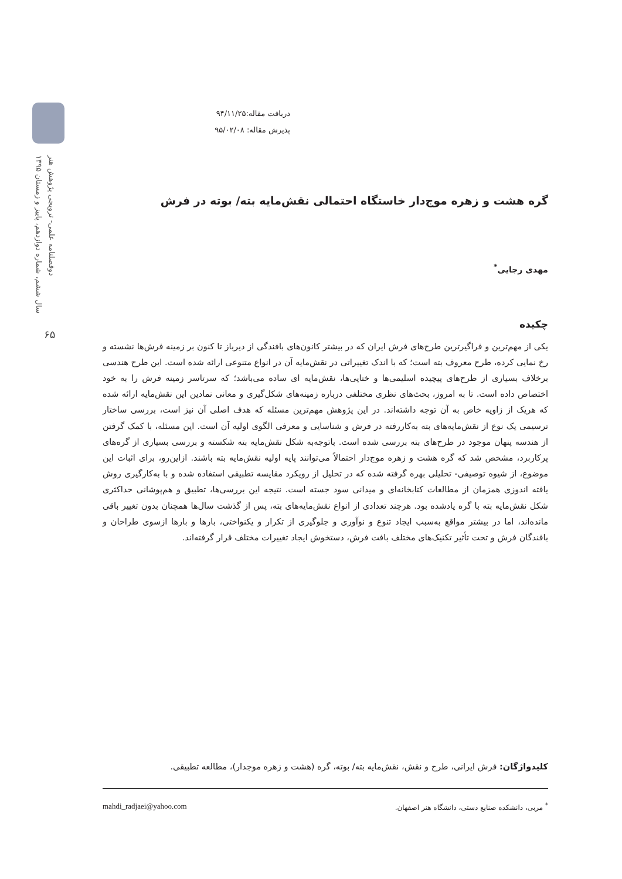دوفصلنامه علمی- ترویجی پژوهش هنر
سال ششم، شماره دوازدهم، پاییز و زمستان ۱۳۹۵
۶۵
دریافت مقاله:۹۴/۱۱/۲۵
پذیرش مقاله: ۹۵/۰۲/۰۸
گره هشت و زهره موج‌دار خاستگاه احتمالی نقش‌مایه بته/ بوته در فرش
مهدی رجایی<sup>*</sup>
چکیده
یکی از مهم‌ترین و فراگیرترین طرح‌های فرش ایران که در بیشتر کانون‌های بافندگی از دیرباز تا کنون بر زمینه فرش‌ها نشسته و رخ نمایی کرده، طرح معروف بته است؛ که با اندک تغییراتی در نقش‌مایه آن در انواع متنوعی ارائه شده است. این طرح هندسی برخلاف بسیاری از طرح‌های پیچیده اسلیمی‌ها و ختایی‌ها، نقش‌مایه ای ساده می‌باشد؛ که سرتاسر زمینه فرش را به خود اختصاص داده است. تا به امروز، بحث‌های نظری مختلفی درباره زمینه‌های شکل‌گیری و معانی نمادین این نقش‌مایه ارائه شده که هریک از زاویه خاص به آن توجه داشته‌اند. در این پژوهش مهم‌ترین مسئله که هدف اصلی آن نیز است، بررسی ساختار ترسیمی یک نوع از نقش‌مایه‌های بته به‌کاررفته در فرش و شناسایی و معرفی الگوی اولیه آن است. این مسئله، با کمک گرفتن از هندسه پنهان موجود در طرح‌های بته بررسی شده است. باتوجه‌به شکل نقش‌مایه بته شکسته و بررسی بسیاری از گره‌های پرکاربرد، مشخص شد که گره هشت و زهره موج‌دار احتمالاً می‌توانند پایه اولیه نقش‌مایه بته باشند. ازاین‌رو، برای اثبات این موضوع، از شیوه توصیفی- تحلیلی بهره گرفته شده که در تحلیل از رویکرد مقایسه تطبیقی استفاده شده و با به‌کارگیری روش یافته اندوزی همزمان از مطالعات کتابخانه‌ای و میدانی سود جسته است. نتیجه این بررسی‌ها، تطبیق و هم‌پوشانی حداکثری شکل نقش‌مایه بته با گره یادشده بود. هرچند تعدادی از انواع نقش‌مایه‌های بته، پس از گذشت سال‌ها همچنان بدون تغییر باقی مانده‌اند، اما در بیشتر مواقع به‌سبب ایجاد تنوع و نوآوری و جلوگیری از تکرار و یکنواختی، بارها و بارها ازسوی طراحان و بافندگان فرش و تحت تأثیر تکنیک‌های مختلف بافت فرش، دستخوش ایجاد تغییرات مختلف قرار گرفته‌اند.
کلیدواژگان: فرش ایرانی، طرح و نقش، نقش‌مایه بته/ بوته، گره (هشت و زهره موجدار)، مطالعه تطبیقی.
<sup>*</sup> مربی، دانشکده صنایع دستی، دانشگاه هنر اصفهان. mahdi_radjaei@yahoo.com